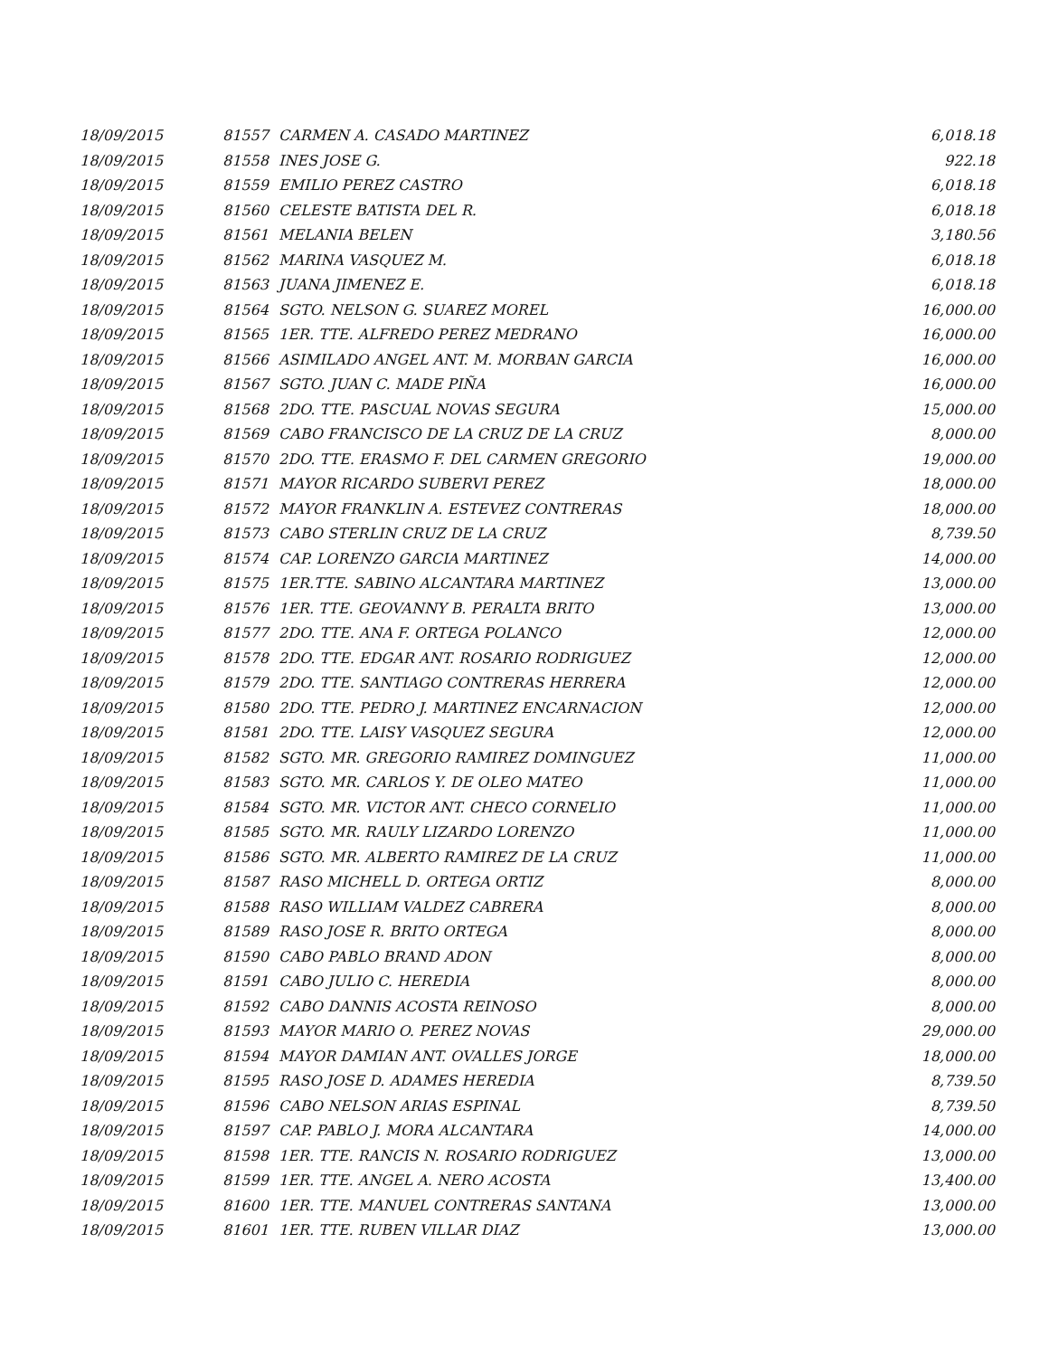| 18/09/2015 | 81557 | CARMEN A. CASADO MARTINEZ | 6,018.18 |
| 18/09/2015 | 81558 | INES JOSE G. | 922.18 |
| 18/09/2015 | 81559 | EMILIO PEREZ CASTRO | 6,018.18 |
| 18/09/2015 | 81560 | CELESTE BATISTA DEL R. | 6,018.18 |
| 18/09/2015 | 81561 | MELANIA BELEN | 3,180.56 |
| 18/09/2015 | 81562 | MARINA VASQUEZ M. | 6,018.18 |
| 18/09/2015 | 81563 | JUANA JIMENEZ E. | 6,018.18 |
| 18/09/2015 | 81564 | SGTO. NELSON G. SUAREZ MOREL | 16,000.00 |
| 18/09/2015 | 81565 | 1ER. TTE. ALFREDO PEREZ MEDRANO | 16,000.00 |
| 18/09/2015 | 81566 | ASIMILADO ANGEL ANT. M. MORBAN GARCIA | 16,000.00 |
| 18/09/2015 | 81567 | SGTO. JUAN C. MADE PIÑA | 16,000.00 |
| 18/09/2015 | 81568 | 2DO. TTE. PASCUAL NOVAS SEGURA | 15,000.00 |
| 18/09/2015 | 81569 | CABO FRANCISCO DE LA CRUZ DE LA CRUZ | 8,000.00 |
| 18/09/2015 | 81570 | 2DO. TTE. ERASMO F. DEL CARMEN GREGORIO | 19,000.00 |
| 18/09/2015 | 81571 | MAYOR RICARDO SUBERVI PEREZ | 18,000.00 |
| 18/09/2015 | 81572 | MAYOR FRANKLIN A. ESTEVEZ CONTRERAS | 18,000.00 |
| 18/09/2015 | 81573 | CABO STERLIN CRUZ DE LA CRUZ | 8,739.50 |
| 18/09/2015 | 81574 | CAP. LORENZO GARCIA MARTINEZ | 14,000.00 |
| 18/09/2015 | 81575 | 1ER.TTE. SABINO ALCANTARA MARTINEZ | 13,000.00 |
| 18/09/2015 | 81576 | 1ER. TTE. GEOVANNY B. PERALTA BRITO | 13,000.00 |
| 18/09/2015 | 81577 | 2DO. TTE. ANA F. ORTEGA POLANCO | 12,000.00 |
| 18/09/2015 | 81578 | 2DO. TTE. EDGAR ANT. ROSARIO RODRIGUEZ | 12,000.00 |
| 18/09/2015 | 81579 | 2DO. TTE. SANTIAGO CONTRERAS HERRERA | 12,000.00 |
| 18/09/2015 | 81580 | 2DO. TTE. PEDRO J. MARTINEZ ENCARNACION | 12,000.00 |
| 18/09/2015 | 81581 | 2DO. TTE. LAISY VASQUEZ SEGURA | 12,000.00 |
| 18/09/2015 | 81582 | SGTO. MR. GREGORIO RAMIREZ DOMINGUEZ | 11,000.00 |
| 18/09/2015 | 81583 | SGTO. MR. CARLOS Y. DE OLEO MATEO | 11,000.00 |
| 18/09/2015 | 81584 | SGTO. MR. VICTOR ANT. CHECO CORNELIO | 11,000.00 |
| 18/09/2015 | 81585 | SGTO. MR. RAULY LIZARDO LORENZO | 11,000.00 |
| 18/09/2015 | 81586 | SGTO. MR. ALBERTO RAMIREZ DE LA CRUZ | 11,000.00 |
| 18/09/2015 | 81587 | RASO MICHELL D. ORTEGA ORTIZ | 8,000.00 |
| 18/09/2015 | 81588 | RASO WILLIAM VALDEZ CABRERA | 8,000.00 |
| 18/09/2015 | 81589 | RASO JOSE R. BRITO ORTEGA | 8,000.00 |
| 18/09/2015 | 81590 | CABO PABLO BRAND ADON | 8,000.00 |
| 18/09/2015 | 81591 | CABO JULIO C. HEREDIA | 8,000.00 |
| 18/09/2015 | 81592 | CABO DANNIS ACOSTA REINOSO | 8,000.00 |
| 18/09/2015 | 81593 | MAYOR MARIO O. PEREZ NOVAS | 29,000.00 |
| 18/09/2015 | 81594 | MAYOR DAMIAN ANT. OVALLES JORGE | 18,000.00 |
| 18/09/2015 | 81595 | RASO JOSE D. ADAMES HEREDIA | 8,739.50 |
| 18/09/2015 | 81596 | CABO NELSON ARIAS ESPINAL | 8,739.50 |
| 18/09/2015 | 81597 | CAP. PABLO J. MORA ALCANTARA | 14,000.00 |
| 18/09/2015 | 81598 | 1ER. TTE. RANCIS N. ROSARIO RODRIGUEZ | 13,000.00 |
| 18/09/2015 | 81599 | 1ER. TTE. ANGEL A. NERO ACOSTA | 13,400.00 |
| 18/09/2015 | 81600 | 1ER. TTE. MANUEL CONTRERAS SANTANA | 13,000.00 |
| 18/09/2015 | 81601 | 1ER. TTE. RUBEN VILLAR DIAZ | 13,000.00 |